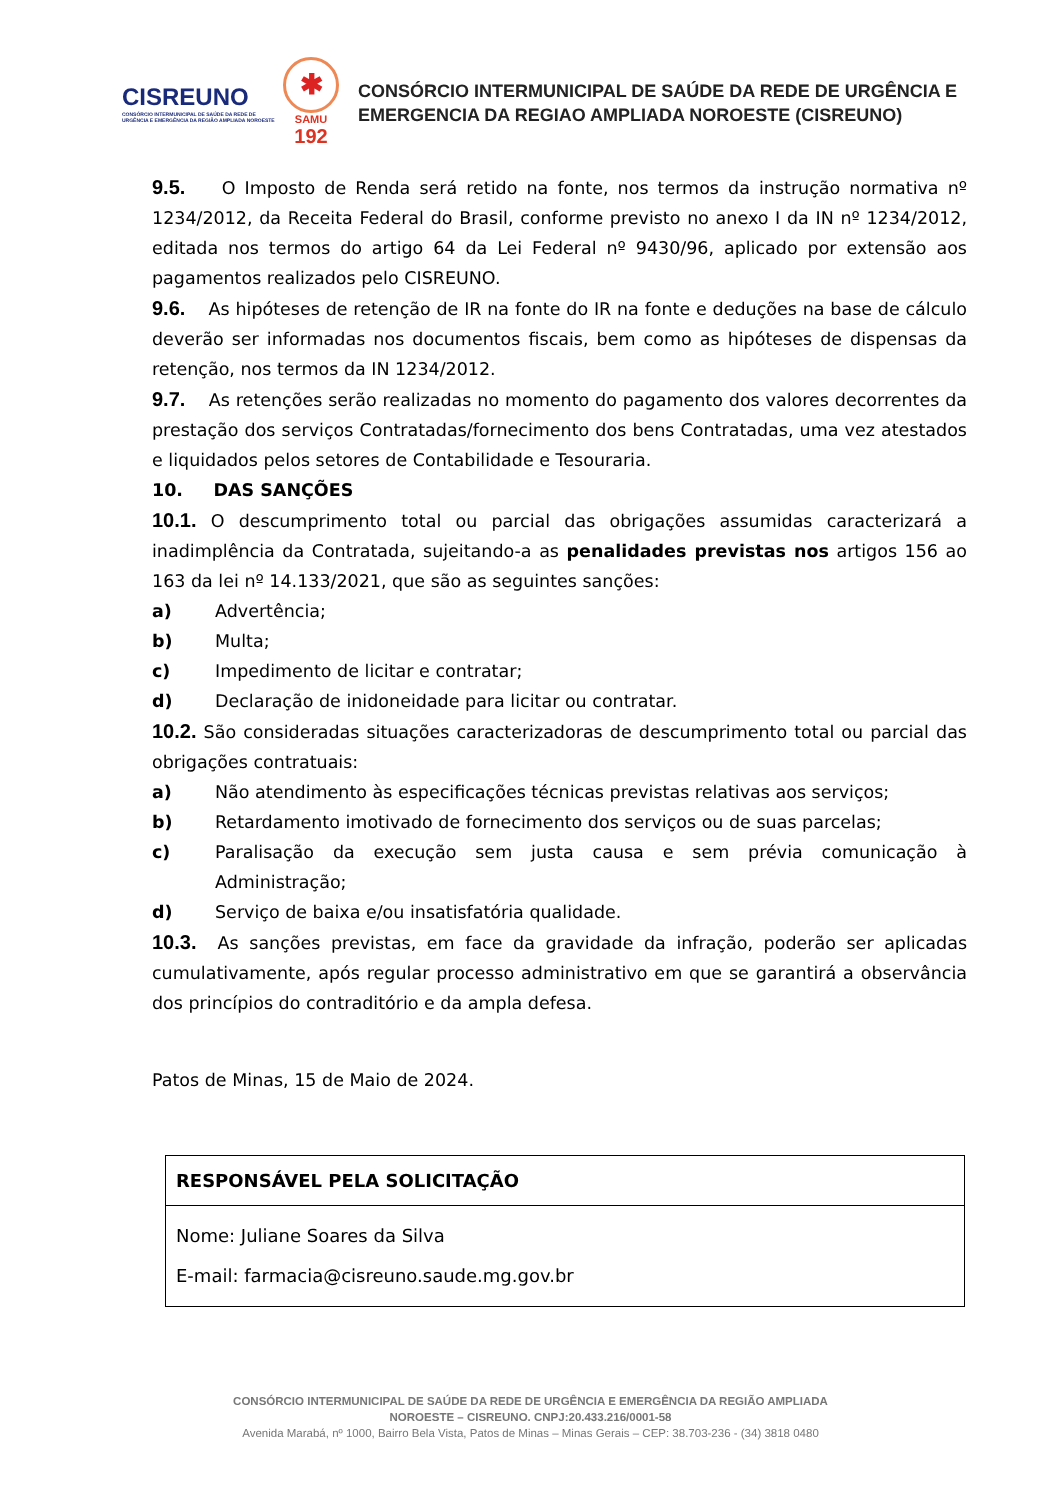CISREUNO
CONSÓRCIO INTERMUNICIPAL DE SAÚDE DA REDE DE URGÊNCIA E EMERGÊNCIA DA REGIÃO AMPLIADA NOROESTE
✱
SAMU
192
CONSÓRCIO INTERMUNICIPAL DE SAÚDE DA REDE DE URGÊNCIA E
EMERGENCIA DA REGIAO AMPLIADA NOROESTE (CISREUNO)
9.5. O Imposto de Renda será retido na fonte, nos termos da instrução normativa nº 1234/2012, da Receita Federal do Brasil, conforme previsto no anexo I da IN nº 1234/2012, editada nos termos do artigo 64 da Lei Federal nº 9430/96, aplicado por extensão aos pagamentos realizados pelo CISREUNO.
9.6. As hipóteses de retenção de IR na fonte do IR na fonte e deduções na base de cálculo deverão ser informadas nos documentos fiscais, bem como as hipóteses de dispensas da retenção, nos termos da IN 1234/2012.
9.7. As retenções serão realizadas no momento do pagamento dos valores decorrentes da prestação dos serviços Contratadas/fornecimento dos bens Contratadas, uma vez atestados e liquidados pelos setores de Contabilidade e Tesouraria.
10. DAS SANÇÕES
10.1. O descumprimento total ou parcial das obrigações assumidas caracterizará a inadimplência da Contratada, sujeitando-a as penalidades previstas nos artigos 156 ao 163 da lei nº 14.133/2021, que são as seguintes sanções:
a) Advertência;
b) Multa;
c) Impedimento de licitar e contratar;
d) Declaração de inidoneidade para licitar ou contratar.
10.2. São consideradas situações caracterizadoras de descumprimento total ou parcial das obrigações contratuais:
a) Não atendimento às especificações técnicas previstas relativas aos serviços;
b) Retardamento imotivado de fornecimento dos serviços ou de suas parcelas;
c) Paralisação da execução sem justa causa e sem prévia comunicação à Administração;
d) Serviço de baixa e/ou insatisfatória qualidade.
10.3. As sanções previstas, em face da gravidade da infração, poderão ser aplicadas cumulativamente, após regular processo administrativo em que se garantirá a observância dos princípios do contraditório e da ampla defesa.
Patos de Minas, 15 de Maio de 2024.
| RESPONSÁVEL PELA SOLICITAÇÃO |
| Nome: Juliane Soares da Silva E-mail: farmacia@cisreuno.saude.mg.gov.br |
CONSÓRCIO INTERMUNICIPAL DE SAÚDE DA REDE DE URGÊNCIA E EMERGÊNCIA DA REGIÃO AMPLIADA
NOROESTE – CISREUNO. CNPJ:20.433.216/0001-58
Avenida Marabá, nº 1000, Bairro Bela Vista, Patos de Minas – Minas Gerais – CEP: 38.703-236 - (34) 3818 0480